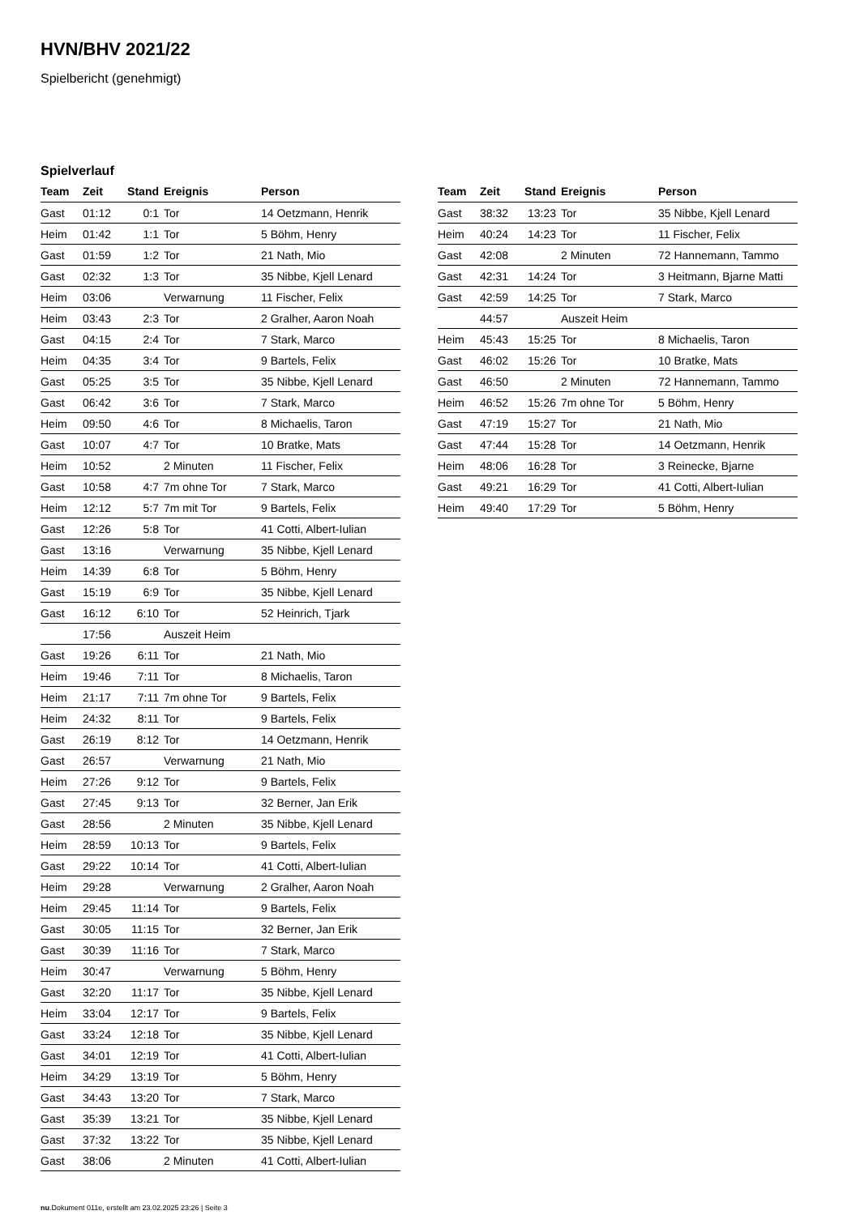HVN/BHV 2021/22
Spielbericht (genehmigt)
Spielverlauf
| Team | Zeit | Stand | Ereignis | Person |
| --- | --- | --- | --- | --- |
| Gast | 01:12 | 0:1 | Tor | 14 Oetzmann, Henrik |
| Heim | 01:42 | 1:1 | Tor | 5 Böhm, Henry |
| Gast | 01:59 | 1:2 | Tor | 21 Nath, Mio |
| Gast | 02:32 | 1:3 | Tor | 35 Nibbe, Kjell Lenard |
| Heim | 03:06 | | Verwarnung | 11 Fischer, Felix |
| Heim | 03:43 | 2:3 | Tor | 2 Gralher, Aaron Noah |
| Gast | 04:15 | 2:4 | Tor | 7 Stark, Marco |
| Heim | 04:35 | 3:4 | Tor | 9 Bartels, Felix |
| Gast | 05:25 | 3:5 | Tor | 35 Nibbe, Kjell Lenard |
| Gast | 06:42 | 3:6 | Tor | 7 Stark, Marco |
| Heim | 09:50 | 4:6 | Tor | 8 Michaelis, Taron |
| Gast | 10:07 | 4:7 | Tor | 10 Bratke, Mats |
| Heim | 10:52 | | 2 Minuten | 11 Fischer, Felix |
| Gast | 10:58 | 4:7 | 7m ohne Tor | 7 Stark, Marco |
| Heim | 12:12 | 5:7 | 7m mit Tor | 9 Bartels, Felix |
| Gast | 12:26 | 5:8 | Tor | 41 Cotti, Albert-Iulian |
| Gast | 13:16 | | Verwarnung | 35 Nibbe, Kjell Lenard |
| Heim | 14:39 | 6:8 | Tor | 5 Böhm, Henry |
| Gast | 15:19 | 6:9 | Tor | 35 Nibbe, Kjell Lenard |
| Gast | 16:12 | 6:10 | Tor | 52 Heinrich, Tjark |
| | 17:56 | | Auszeit Heim | |
| Gast | 19:26 | 6:11 | Tor | 21 Nath, Mio |
| Heim | 19:46 | 7:11 | Tor | 8 Michaelis, Taron |
| Heim | 21:17 | 7:11 | 7m ohne Tor | 9 Bartels, Felix |
| Heim | 24:32 | 8:11 | Tor | 9 Bartels, Felix |
| Gast | 26:19 | 8:12 | Tor | 14 Oetzmann, Henrik |
| Gast | 26:57 | | Verwarnung | 21 Nath, Mio |
| Heim | 27:26 | 9:12 | Tor | 9 Bartels, Felix |
| Gast | 27:45 | 9:13 | Tor | 32 Berner, Jan Erik |
| Gast | 28:56 | | 2 Minuten | 35 Nibbe, Kjell Lenard |
| Heim | 28:59 | 10:13 | Tor | 9 Bartels, Felix |
| Gast | 29:22 | 10:14 | Tor | 41 Cotti, Albert-Iulian |
| Heim | 29:28 | | Verwarnung | 2 Gralher, Aaron Noah |
| Heim | 29:45 | 11:14 | Tor | 9 Bartels, Felix |
| Gast | 30:05 | 11:15 | Tor | 32 Berner, Jan Erik |
| Gast | 30:39 | 11:16 | Tor | 7 Stark, Marco |
| Heim | 30:47 | | Verwarnung | 5 Böhm, Henry |
| Gast | 32:20 | 11:17 | Tor | 35 Nibbe, Kjell Lenard |
| Heim | 33:04 | 12:17 | Tor | 9 Bartels, Felix |
| Gast | 33:24 | 12:18 | Tor | 35 Nibbe, Kjell Lenard |
| Gast | 34:01 | 12:19 | Tor | 41 Cotti, Albert-Iulian |
| Heim | 34:29 | 13:19 | Tor | 5 Böhm, Henry |
| Gast | 34:43 | 13:20 | Tor | 7 Stark, Marco |
| Gast | 35:39 | 13:21 | Tor | 35 Nibbe, Kjell Lenard |
| Gast | 37:32 | 13:22 | Tor | 35 Nibbe, Kjell Lenard |
| Gast | 38:06 | | 2 Minuten | 41 Cotti, Albert-Iulian |
| Team | Zeit | Stand | Ereignis | Person |
| --- | --- | --- | --- | --- |
| Gast | 38:32 | 13:23 | Tor | 35 Nibbe, Kjell Lenard |
| Heim | 40:24 | 14:23 | Tor | 11 Fischer, Felix |
| Gast | 42:08 | | 2 Minuten | 72 Hannemann, Tammo |
| Gast | 42:31 | 14:24 | Tor | 3 Heitmann, Bjarne Matti |
| Gast | 42:59 | 14:25 | Tor | 7 Stark, Marco |
| | 44:57 | | Auszeit Heim | |
| Heim | 45:43 | 15:25 | Tor | 8 Michaelis, Taron |
| Gast | 46:02 | 15:26 | Tor | 10 Bratke, Mats |
| Gast | 46:50 | | 2 Minuten | 72 Hannemann, Tammo |
| Heim | 46:52 | 15:26 | 7m ohne Tor | 5 Böhm, Henry |
| Gast | 47:19 | 15:27 | Tor | 21 Nath, Mio |
| Gast | 47:44 | 15:28 | Tor | 14 Oetzmann, Henrik |
| Heim | 48:06 | 16:28 | Tor | 3 Reinecke, Bjarne |
| Gast | 49:21 | 16:29 | Tor | 41 Cotti, Albert-Iulian |
| Heim | 49:40 | 17:29 | Tor | 5 Böhm, Henry |
nu.Dokument 011e, erstellt am 23.02.2025 23:26 | Seite 3